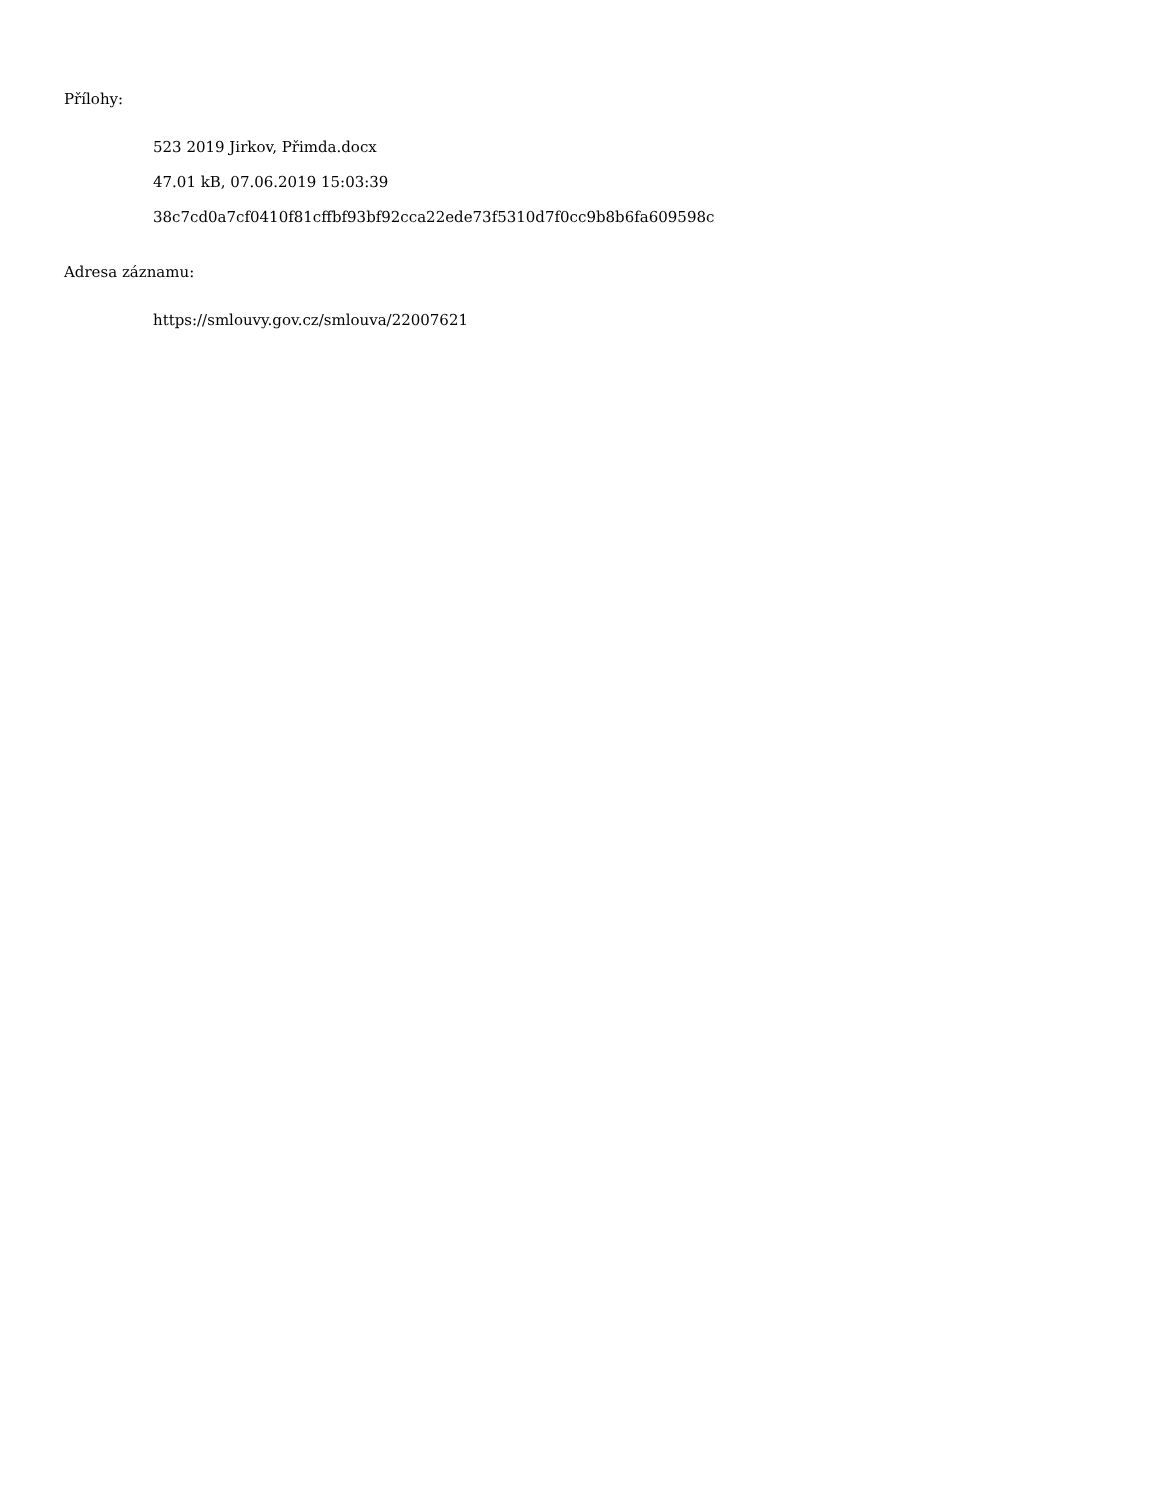Přílohy:
523 2019 Jirkov, Přimda.docx
47.01 kB, 07.06.2019 15:03:39
38c7cd0a7cf0410f81cffbf93bf92cca22ede73f5310d7f0cc9b8b6fa609598c
Adresa záznamu:
https://smlouvy.gov.cz/smlouva/22007621